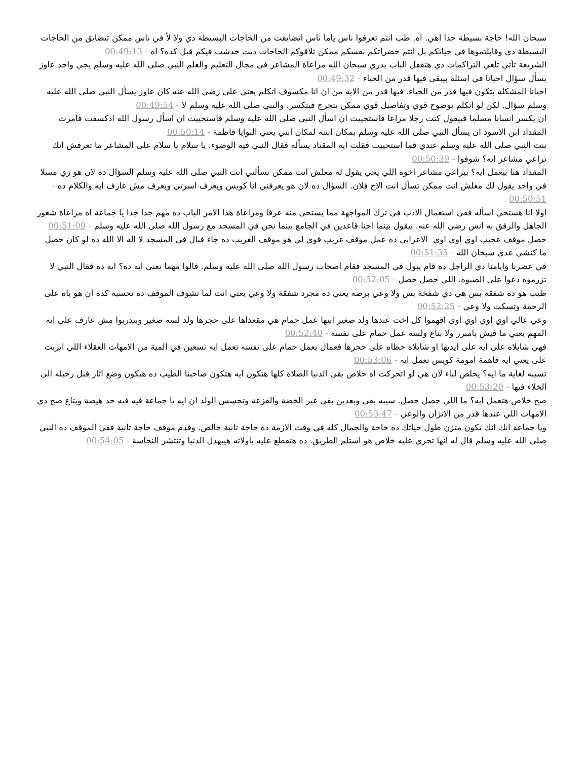سبحان الله! حاجة بسيطة جدا اهي. اه. طب انتم تعرفوا ناس ياما ناس اتضايقت من الحاجات البسيطة دي ولا لأ في ناس ممكن تتضايق من الحاجات البسيطة دي وقابلتموها في حياتكم بل انتم حضراتكم نفسكم ممكن تلاقوكم الحاجات ديت خدشت فيكم قبل كده؟ اه - 00:49:13
الشريعة تأتي تلغي التراكمات دي هتقفل الباب بدري سبحان الله مراعاة المشاعر في مجال التعليم والعلم النبي صلى الله عليه وسلم يجي واحد عاوز يسأل سؤال احيانا في اسئلة بيبقى فيها قدر من الحياء - 00:49:32
احيانا المشكلة بتكون فيها قدر من الحياء. فيها قدر من الايه من ان انا مكسوف اتكلم يعني علي رضي الله عنه كان عاوز يسأل النبي صلى الله عليه وسلم سؤال. لكن لو اتكلم بوضوح قوي وتفاصيل قوي ممكن يتحرج فيتكسر. والنبي صلى الله عليه وسلم لا - 00:49:54
ان يكسر انسانا مسلما فبيقول كنت رجلا مزاعا فاستحييت ان اسأل النبي صلى الله عليه وسلم فاستحييت ان اسأل رسول الله اذكسفت فامرت المقداد ابن الاسود ان يسأل النبي صلى الله عليه وسلم بمكان ابنته لمكان ابني يعني النوايا فاطمة - 00:50:14
بنت النبي صلى الله عليه وسلم عندي فما استحييت فقلت ايه المقتاد يسأله فقال النبي فيه الوضوء. يا سلام يا سلام على المشاعر ما تعرفش انك تراعي مشاعر ايه؟ شوفوا - 00:50:39
المقداد هنا بيعمل ايه؟ بيراعي مشاعر اخوه اللي يجي يقول له معلش انت ممكن تسألني انت النبي صلى الله عليه وسلم السؤال ده لان هو زي مسلا في واحد يقول لك معلش انت ممكن تسأل انت الاخ فلان. السؤال ده لان هو يعرفني انا كويس ويعرف اسرتي ويعرف مش عارف ايه والكلام ده - 00:50:51
اولا انا هستحي اسأله ففي استعمال الادب في ترك المواجهة مما يستحى منه عرفا ومراعاة هذا الامر الباب ده مهم جدا جدا يا جماعة اه مراعاة شعور الجاهل والرفق به انس رضي الله عنه. بيقول بينما احنا قاعدين في الجامع بينما نحن في المسجد مع رسول الله صلى الله عليه وسلم - 00:51:09
حصل موقف عجيب اوي اوي اوي الاعرابي ده عمل موقف غريب قوي لي هو موقف الغريب ده جاء فبال في المسجد لا اله الا الله ده لو كان حصل ما كنشي عدى سبحان الله - 00:51:35
في عصرنا وايامنا دي الراجل ده قام يبول في المسجد فقام اصحاب رسول الله صلى الله عليه وسلم. قالوا مهما يعني ايه ده؟ ايه ده فقال النبي لا تزرموه دعوا على الصبوه. اللي حصل حصل - 00:52:05
طيب هو ده شفقة بس هي دي شفخة بس ولا وعي برضه يعني ده مجرد شفقة ولا وعي يعني انت لما تشوف الموقف ده تحسبه كده ان هو ياه على الرحمة وتسكت ولا وعي - 00:52:25
وعي عالي اوي اوي اوي اوي افهموا كل اخت عندها ولد صغير ابنها عمل حمام هي مقعداها على حجرها ولد لسه صغير وبتدربوا مش عارف على ايه المهم يعني ما فيش بامبرز ولا بتاع ولسه عمل حمام على نفسه - 00:52:40
فهي شايلاه على ايه على ايديها او شايلاه حطاه على حجرها فعمال يعمل حمام على نفسه تعمل ايه تسعين في المية من الامهات العقلاء اللي اتربت على يعني ايه فاهمة امومة كويس تعمل ايه - 00:53:06
تسيبه لغاية ما ايه؟ يخلص لباء لان هي لو اتحركت اه خلاص بقى الدنيا الصلاة كلها هتكون ايه هتكون صاحبنا الطيب ده هيكون وضع اثار قبل رحيله الى الخلاء فيها - 00:53:20
صح خلاص هتعمل ايه؟ ما اللي حصل حصل. سيبه بقى وبعدين بقى غير الخضة والفزعة وتحسس الولد ان ايه يا جماعة فيه فيه حد هيصة وبتاع صح دي الامهات اللي عندها قدر من الاتزان والوعي - 00:53:47
ويا جماعة انك انك تكون متزن طول حياتك ده حاجة والجمال كله في وقت الازمة ده حاجة تانية خالص. وقدم موقف حاجة تانية ففي الموقف ده النبي صلى الله عليه وسلم قال له انها تجري عليه خلاص هو استلم الطريق. ده هتقطع عليه باولاته هيبهدل الدنيا وتنتشر النجاسة - 00:54:05